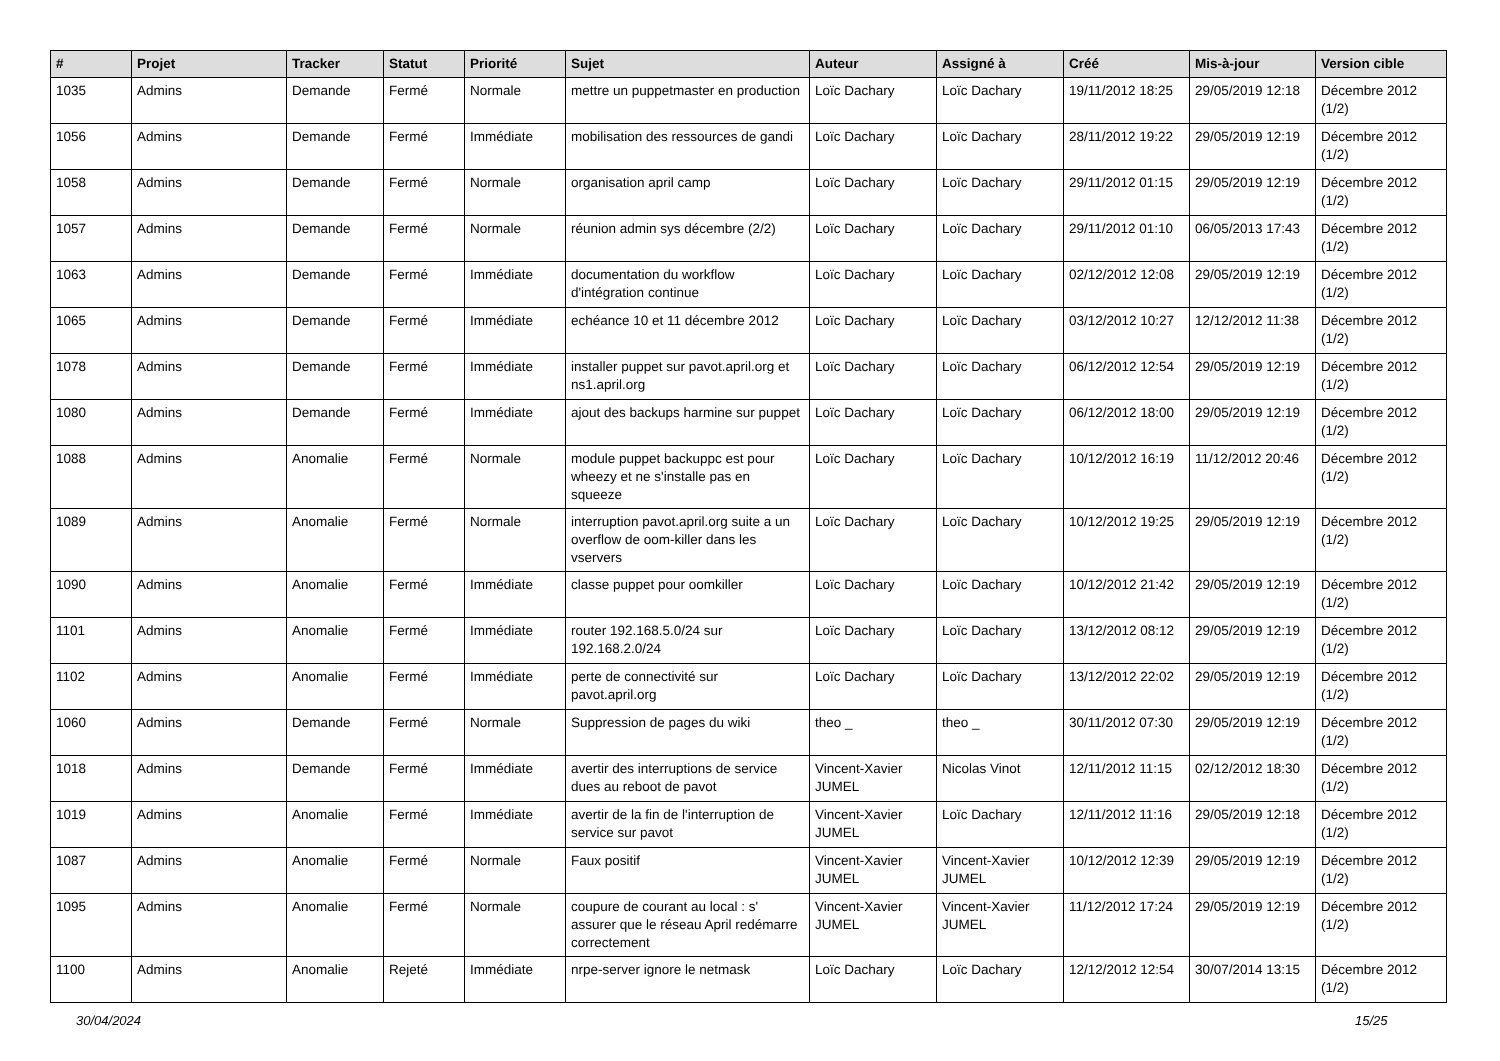| # | Projet | Tracker | Statut | Priorité | Sujet | Auteur | Assigné à | Créé | Mis-à-jour | Version cible |
| --- | --- | --- | --- | --- | --- | --- | --- | --- | --- | --- |
| 1035 | Admins | Demande | Fermé | Normale | mettre un puppetmaster en production | Loïc Dachary | Loïc Dachary | 19/11/2012 18:25 | 29/05/2019 12:18 | Décembre 2012 (1/2) |
| 1056 | Admins | Demande | Fermé | Immédiate | mobilisation des ressources de gandi | Loïc Dachary | Loïc Dachary | 28/11/2012 19:22 | 29/05/2019 12:19 | Décembre 2012 (1/2) |
| 1058 | Admins | Demande | Fermé | Normale | organisation april camp | Loïc Dachary | Loïc Dachary | 29/11/2012 01:15 | 29/05/2019 12:19 | Décembre 2012 (1/2) |
| 1057 | Admins | Demande | Fermé | Normale | réunion admin sys décembre (2/2) | Loïc Dachary | Loïc Dachary | 29/11/2012 01:10 | 06/05/2013 17:43 | Décembre 2012 (1/2) |
| 1063 | Admins | Demande | Fermé | Immédiate | documentation du workflow d'intégration continue | Loïc Dachary | Loïc Dachary | 02/12/2012 12:08 | 29/05/2019 12:19 | Décembre 2012 (1/2) |
| 1065 | Admins | Demande | Fermé | Immédiate | echéance 10 et 11 décembre 2012 | Loïc Dachary | Loïc Dachary | 03/12/2012 10:27 | 12/12/2012 11:38 | Décembre 2012 (1/2) |
| 1078 | Admins | Demande | Fermé | Immédiate | installer puppet sur pavot.april.org et ns1.april.org | Loïc Dachary | Loïc Dachary | 06/12/2012 12:54 | 29/05/2019 12:19 | Décembre 2012 (1/2) |
| 1080 | Admins | Demande | Fermé | Immédiate | ajout des backups harmine sur puppet | Loïc Dachary | Loïc Dachary | 06/12/2012 18:00 | 29/05/2019 12:19 | Décembre 2012 (1/2) |
| 1088 | Admins | Anomalie | Fermé | Normale | module puppet backuppc est pour wheezy et ne s'installe pas en squeeze | Loïc Dachary | Loïc Dachary | 10/12/2012 16:19 | 11/12/2012 20:46 | Décembre 2012 (1/2) |
| 1089 | Admins | Anomalie | Fermé | Normale | interruption pavot.april.org suite a un overflow de oom-killer dans les vservers | Loïc Dachary | Loïc Dachary | 10/12/2012 19:25 | 29/05/2019 12:19 | Décembre 2012 (1/2) |
| 1090 | Admins | Anomalie | Fermé | Immédiate | classe puppet pour oomkiller | Loïc Dachary | Loïc Dachary | 10/12/2012 21:42 | 29/05/2019 12:19 | Décembre 2012 (1/2) |
| 1101 | Admins | Anomalie | Fermé | Immédiate | router 192.168.5.0/24 sur 192.168.2.0/24 | Loïc Dachary | Loïc Dachary | 13/12/2012 08:12 | 29/05/2019 12:19 | Décembre 2012 (1/2) |
| 1102 | Admins | Anomalie | Fermé | Immédiate | perte de connectivité sur pavot.april.org | Loïc Dachary | Loïc Dachary | 13/12/2012 22:02 | 29/05/2019 12:19 | Décembre 2012 (1/2) |
| 1060 | Admins | Demande | Fermé | Normale | Suppression de pages du wiki | theo _ | theo _ | 30/11/2012 07:30 | 29/05/2019 12:19 | Décembre 2012 (1/2) |
| 1018 | Admins | Demande | Fermé | Immédiate | avertir des interruptions de service dues au reboot de pavot | Vincent-Xavier JUMEL | Nicolas Vinot | 12/11/2012 11:15 | 02/12/2012 18:30 | Décembre 2012 (1/2) |
| 1019 | Admins | Anomalie | Fermé | Immédiate | avertir de la fin de l'interruption de service sur pavot | Vincent-Xavier JUMEL | Loïc Dachary | 12/11/2012 11:16 | 29/05/2019 12:18 | Décembre 2012 (1/2) |
| 1087 | Admins | Anomalie | Fermé | Normale | Faux positif | Vincent-Xavier JUMEL | Vincent-Xavier JUMEL | 10/12/2012 12:39 | 29/05/2019 12:19 | Décembre 2012 (1/2) |
| 1095 | Admins | Anomalie | Fermé | Normale | coupure de courant au local : s' assurer que le réseau April redémarre correctement | Vincent-Xavier JUMEL | Vincent-Xavier JUMEL | 11/12/2012 17:24 | 29/05/2019 12:19 | Décembre 2012 (1/2) |
| 1100 | Admins | Anomalie | Rejeté | Immédiate | nrpe-server ignore le netmask | Loïc Dachary | Loïc Dachary | 12/12/2012 12:54 | 30/07/2014 13:15 | Décembre 2012 (1/2) |
30/04/2024 15/25